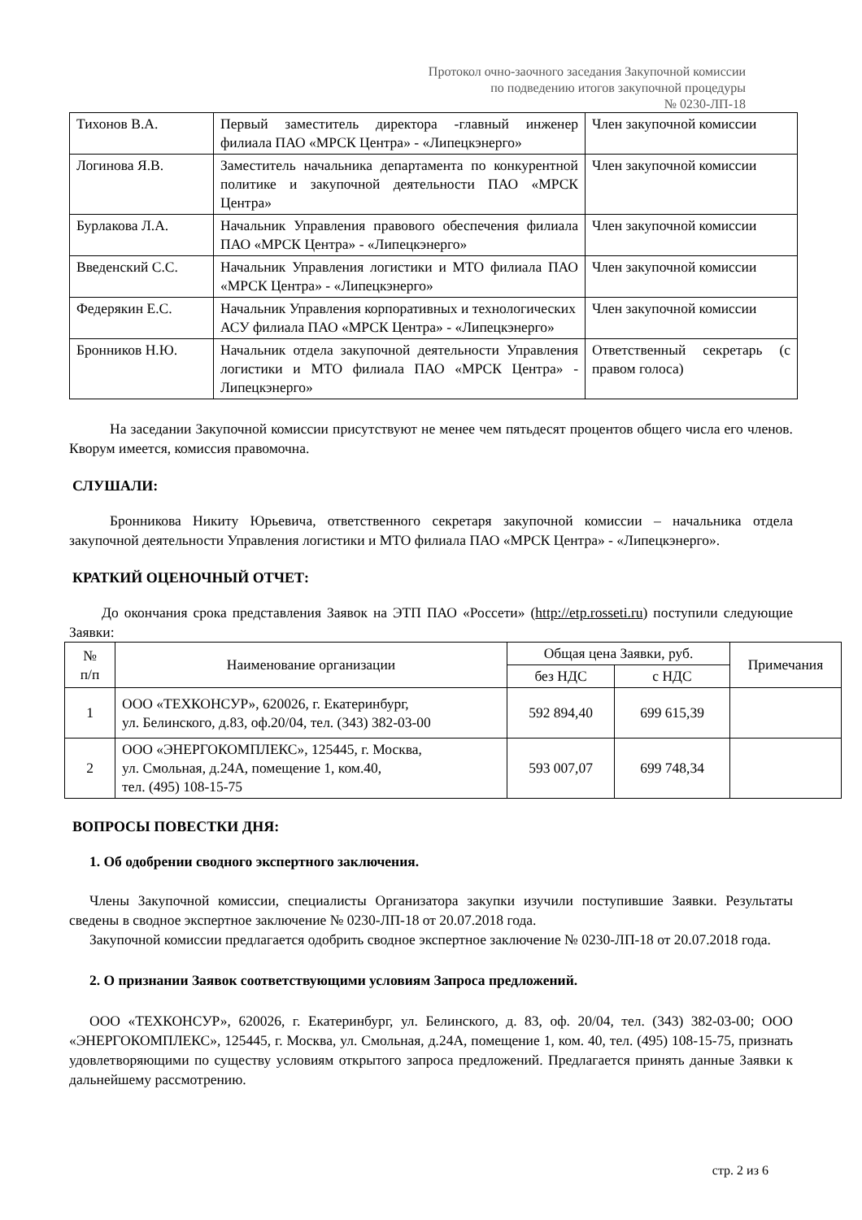Протокол очно-заочного заседания Закупочной комиссии
по подведению итогов закупочной процедуры
№ 0230-ЛП-18
| Тихонов В.А. | Первый заместитель директора -главный инженер филиала ПАО «МРСК Центра» - «Липецкэнерго» | Член закупочной комиссии |
| Логинова Я.В. | Заместитель начальника департамента по конкурентной политике и закупочной деятельности ПАО «МРСК Центра» | Член закупочной комиссии |
| Бурлакова Л.А. | Начальник Управления правового обеспечения филиала ПАО «МРСК Центра» - «Липецкэнерго» | Член закупочной комиссии |
| Введенский С.С. | Начальник Управления логистики и МТО филиала ПАО «МРСК Центра» - «Липецкэнерго» | Член закупочной комиссии |
| Федерякин Е.С. | Начальник Управления корпоративных и технологических АСУ филиала ПАО «МРСК Центра» - «Липецкэнерго» | Член закупочной комиссии |
| Бронников Н.Ю. | Начальник отдела закупочной деятельности Управления логистики и МТО филиала ПАО «МРСК Центра» - Липецкэнерго» | Ответственный секретарь (с правом голоса) |
На заседании Закупочной комиссии присутствуют не менее чем пятьдесят процентов общего числа его членов. Кворум имеется, комиссия правомочна.
СЛУШАЛИ:
Бронникова Никиту Юрьевича, ответственного секретаря закупочной комиссии – начальника отдела закупочной деятельности Управления логистики и МТО филиала ПАО «МРСК Центра» - «Липецкэнерго».
КРАТКИЙ ОЦЕНОЧНЫЙ ОТЧЕТ:
До окончания срока представления Заявок на ЭТП ПАО «Россети» (http://etp.rosseti.ru) поступили следующие Заявки:
| № п/п | Наименование организации | Общая цена Заявки, руб. | | Примечания |
| --- | --- | --- | --- | --- |
| | | без НДС | с НДС | |
| 1 | ООО «ТЕХКОНСУР», 620026, г. Екатеринбург, ул. Белинского, д.83, оф.20/04, тел. (343) 382-03-00 | 592 894,40 | 699 615,39 | |
| 2 | ООО «ЭНЕРГОКОМПЛЕКС», 125445, г. Москва, ул. Смольная, д.24А, помещение 1, ком.40, тел. (495) 108-15-75 | 593 007,07 | 699 748,34 | |
ВОПРОСЫ ПОВЕСТКИ ДНЯ:
1. Об одобрении сводного экспертного заключения.
Члены Закупочной комиссии, специалисты Организатора закупки изучили поступившие Заявки. Результаты сведены в сводное экспертное заключение № 0230-ЛП-18 от 20.07.2018 года.
Закупочной комиссии предлагается одобрить сводное экспертное заключение № 0230-ЛП-18 от 20.07.2018 года.
2. О признании Заявок соответствующими условиям Запроса предложений.
ООО «ТЕХКОНСУР», 620026, г. Екатеринбург, ул. Белинского, д. 83, оф. 20/04, тел. (343) 382-03-00; ООО «ЭНЕРГОКОМПЛЕКС», 125445, г. Москва, ул. Смольная, д.24А, помещение 1, ком. 40, тел. (495) 108-15-75, признать удовлетворяющими по существу условиям открытого запроса предложений. Предлагается принять данные Заявки к дальнейшему рассмотрению.
стр. 2 из 6